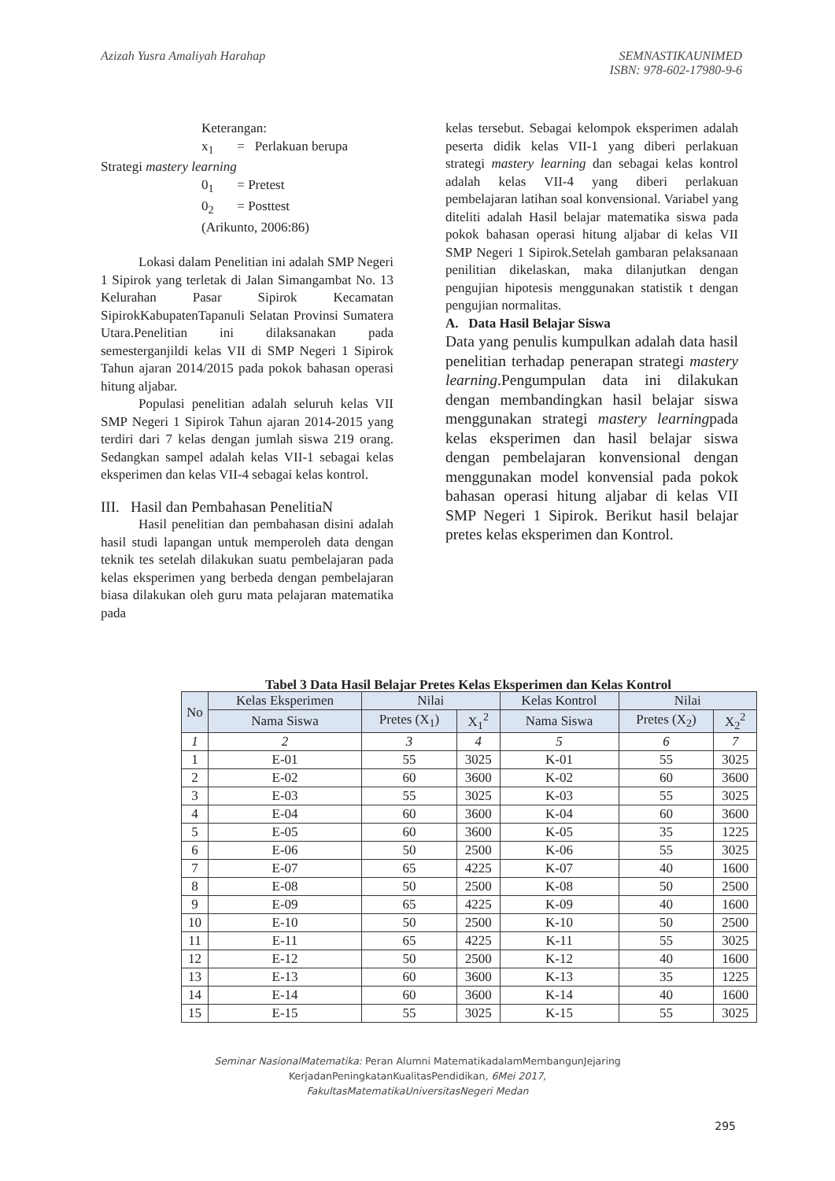Azizah Yusra Amaliyah Harahap SEMNASTIKAUNIMED
ISBN: 978-602-17980-9-6
Keterangan:
x<sub>1</sub> = Perlakuan berupa
Strategi mastery learning
0<sub>1</sub> = Pretest
0<sub>2</sub> = Posttest
(Arikunto, 2006:86)
Lokasi dalam Penelitian ini adalah SMP Negeri 1 Sipirok yang terletak di Jalan Simangambat No. 13 Kelurahan Pasar Sipirok Kecamatan SipirokKabupatenTapanuli Selatan Provinsi Sumatera Utara.Penelitian ini dilaksanakan pada semesterganjildi kelas VII di SMP Negeri 1 Sipirok Tahun ajaran 2014/2015 pada pokok bahasan operasi hitung aljabar.
Populasi penelitian adalah seluruh kelas VII SMP Negeri 1 Sipirok Tahun ajaran 2014-2015 yang terdiri dari 7 kelas dengan jumlah siswa 219 orang. Sedangkan sampel adalah kelas VII-1 sebagai kelas eksperimen dan kelas VII-4 sebagai kelas kontrol.
III. Hasil dan Pembahasan PenelitiaN
Hasil penelitian dan pembahasan disini adalah hasil studi lapangan untuk memperoleh data dengan teknik tes setelah dilakukan suatu pembelajaran pada kelas eksperimen yang berbeda dengan pembelajaran biasa dilakukan oleh guru mata pelajaran matematika pada
kelas tersebut. Sebagai kelompok eksperimen adalah peserta didik kelas VII-1 yang diberi perlakuan strategi mastery learning dan sebagai kelas kontrol adalah kelas VII-4 yang diberi perlakuan pembelajaran latihan soal konvensional. Variabel yang diteliti adalah Hasil belajar matematika siswa pada pokok bahasan operasi hitung aljabar di kelas VII SMP Negeri 1 Sipirok.Setelah gambaran pelaksanaan penilitian dikelaskan, maka dilanjutkan dengan pengujian hipotesis menggunakan statistik t dengan pengujian normalitas.
A. Data Hasil Belajar Siswa
Data yang penulis kumpulkan adalah data hasil penelitian terhadap penerapan strategi mastery learning.Pengumpulan data ini dilakukan dengan membandingkan hasil belajar siswa menggunakan strategi mastery learningpada kelas eksperimen dan hasil belajar siswa dengan pembelajaran konvensional dengan menggunakan model konvensial pada pokok bahasan operasi hitung aljabar di kelas VII SMP Negeri 1 Sipirok. Berikut hasil belajar pretes kelas eksperimen dan Kontrol.
Tabel 3 Data Hasil Belajar Pretes Kelas Eksperimen dan Kelas Kontrol
| No | Kelas Eksperimen | Nilai | | Kelas Kontrol | Nilai | |
| --- | --- | --- | --- | --- | --- | --- |
| | Nama Siswa | Pretes (X<sub>1</sub>) | X<sub>1</sub><sup>2</sup> | Nama Siswa | Pretes (X<sub>2</sub>) | X<sub>2</sub><sup>2</sup> |
| 1 | 2 | 3 | 4 | 5 | 6 | 7 |
| 1 | E-01 | 55 | 3025 | K-01 | 55 | 3025 |
| 2 | E-02 | 60 | 3600 | K-02 | 60 | 3600 |
| 3 | E-03 | 55 | 3025 | K-03 | 55 | 3025 |
| 4 | E-04 | 60 | 3600 | K-04 | 60 | 3600 |
| 5 | E-05 | 60 | 3600 | K-05 | 35 | 1225 |
| 6 | E-06 | 50 | 2500 | K-06 | 55 | 3025 |
| 7 | E-07 | 65 | 4225 | K-07 | 40 | 1600 |
| 8 | E-08 | 50 | 2500 | K-08 | 50 | 2500 |
| 9 | E-09 | 65 | 4225 | K-09 | 40 | 1600 |
| 10 | E-10 | 50 | 2500 | K-10 | 50 | 2500 |
| 11 | E-11 | 65 | 4225 | K-11 | 55 | 3025 |
| 12 | E-12 | 50 | 2500 | K-12 | 40 | 1600 |
| 13 | E-13 | 60 | 3600 | K-13 | 35 | 1225 |
| 14 | E-14 | 60 | 3600 | K-14 | 40 | 1600 |
| 15 | E-15 | 55 | 3025 | K-15 | 55 | 3025 |
Seminar NasionalMatematika: Peran Alumni MatematikadalamMembangunJejaring
KerjadanPeningkatanKualitasPendidikan, 6Mei 2017,
FakultasMatematikaUniversitasNegeri Medan
295